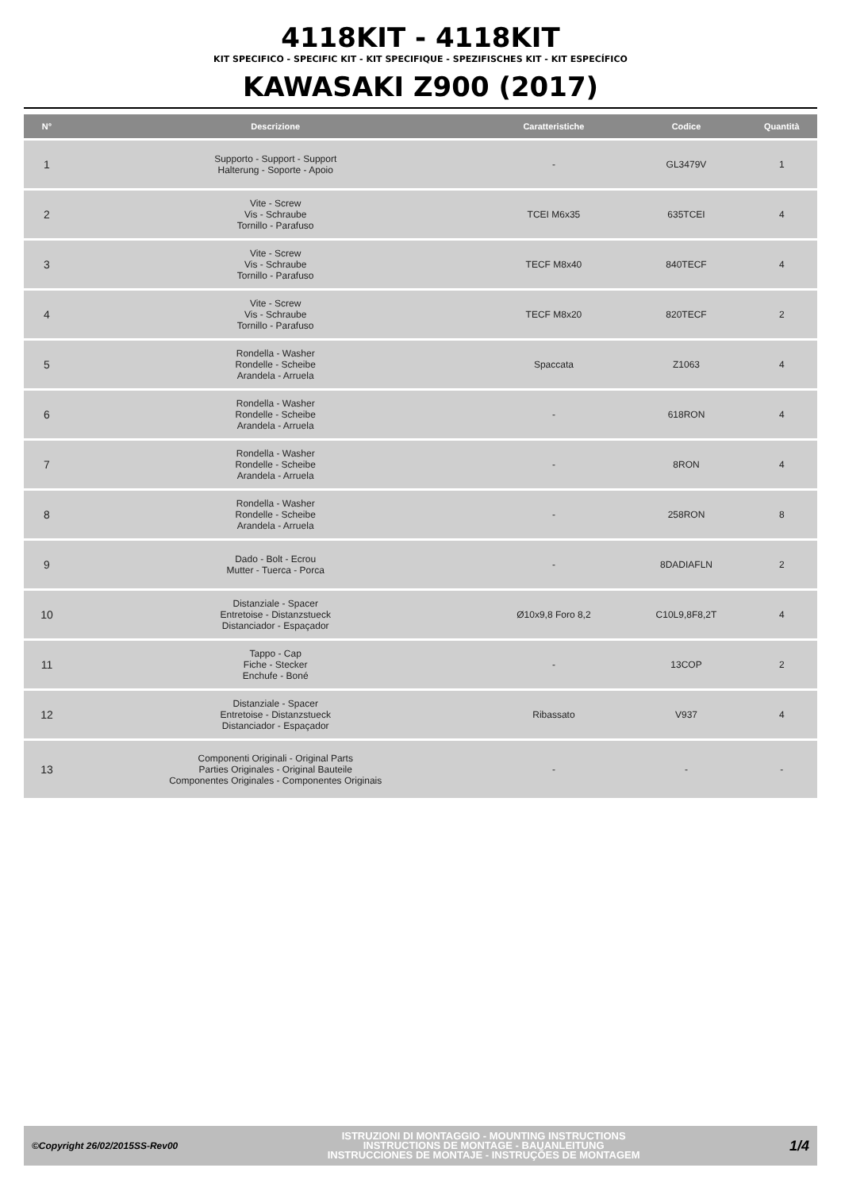4118KIT - 4118KIT
KIT SPECIFICO - SPECIFIC KIT - KIT SPECIFIQUE - SPEZIFISCHES KIT - KIT ESPECÍFICO
KAWASAKI Z900 (2017)
| N° | Descrizione | Caratteristiche | Codice | Quantità |
| --- | --- | --- | --- | --- |
| 1 | Supporto - Support - Support Halterung - Soporte - Apoio | - | GL3479V | 1 |
| 2 | Vite - Screw Vis - Schraube Tornillo - Parafuso | TCEI M6x35 | 635TCEI | 4 |
| 3 | Vite - Screw Vis - Schraube Tornillo - Parafuso | TECF M8x40 | 840TECF | 4 |
| 4 | Vite - Screw Vis - Schraube Tornillo - Parafuso | TECF M8x20 | 820TECF | 2 |
| 5 | Rondella - Washer Rondelle - Scheibe Arandela - Arruela | Spaccata | Z1063 | 4 |
| 6 | Rondella - Washer Rondelle - Scheibe Arandela - Arruela | - | 618RON | 4 |
| 7 | Rondella - Washer Rondelle - Scheibe Arandela - Arruela | - | 8RON | 4 |
| 8 | Rondella - Washer Rondelle - Scheibe Arandela - Arruela | - | 258RON | 8 |
| 9 | Dado - Bolt - Ecrou Mutter - Tuerca - Porca | - | 8DADIAFLN | 2 |
| 10 | Distanziale - Spacer Entretoise - Distanzstueck Distanciador - Espaçador | Ø10x9,8 Foro 8,2 | C10L9,8F8,2T | 4 |
| 11 | Tappo - Cap Fiche - Stecker Enchufe - Boné | - | 13COP | 2 |
| 12 | Distanziale - Spacer Entretoise - Distanzstueck Distanciador - Espaçador | Ribassato | V937 | 4 |
| 13 | Componenti Originali - Original Parts Parties Originales - Original Bauteile Componentes Originales - Componentes Originais | - | - | - |
©Copyright 26/02/2015SS-Rev00
ISTRUZIONI DI MONTAGGIO - MOUNTING INSTRUCTIONS
INSTRUCTIONS DE MONTAGE - BAUANLEITUNG
INSTRUCCIONES DE MONTAJE - INSTRUÇÕES DE MONTAGEM
1/4